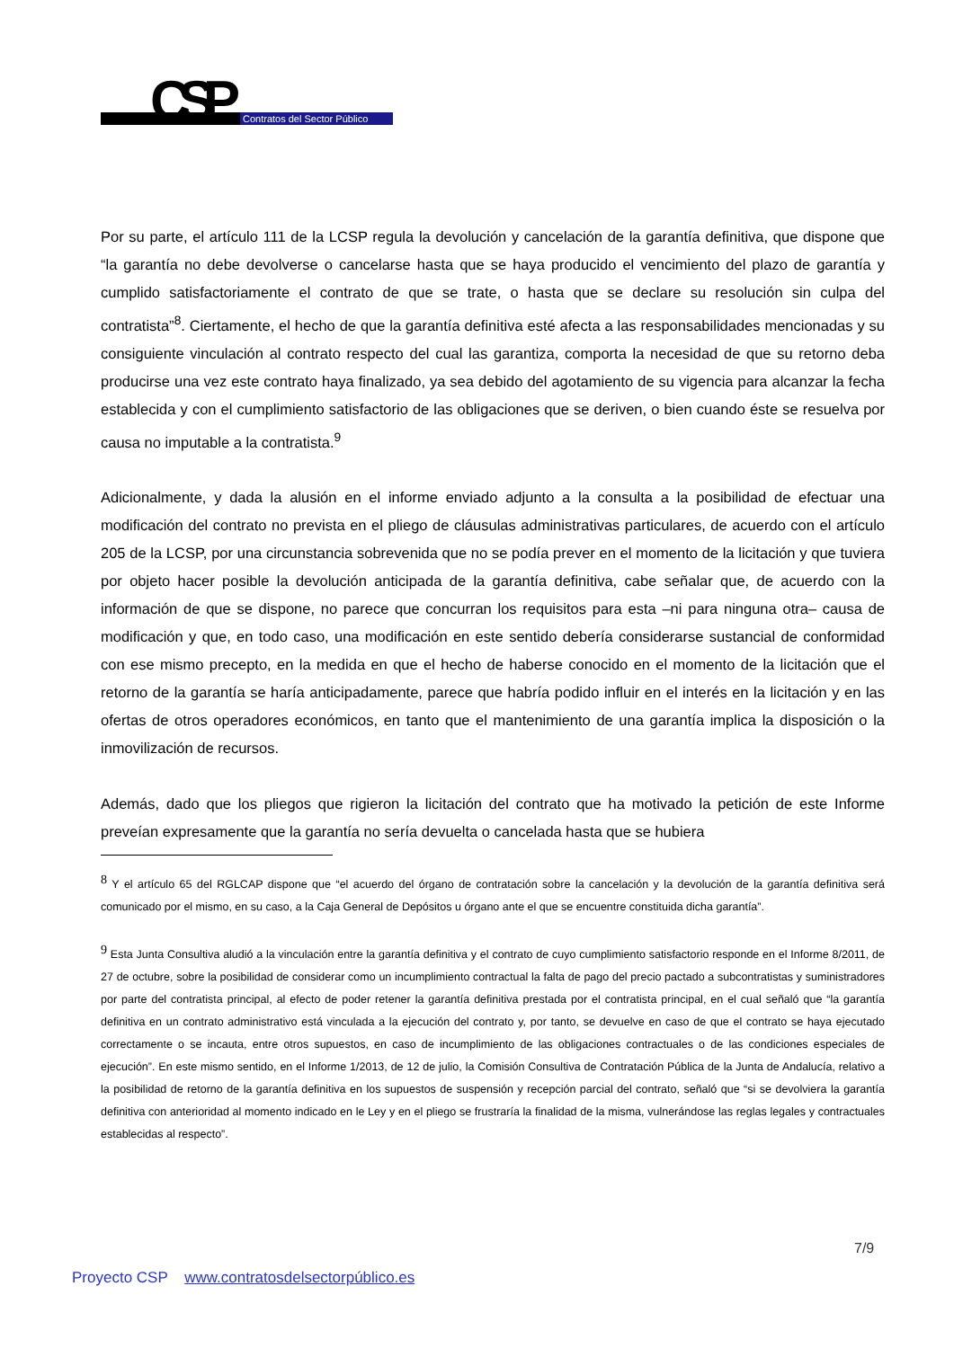CSP
Contratos del Sector Público
Por su parte, el artículo 111 de la LCSP regula la devolución y cancelación de la garantía definitiva, que dispone que “la garantía no debe devolverse o cancelarse hasta que se haya producido el vencimiento del plazo de garantía y cumplido satisfactoriamente el contrato de que se trate, o hasta que se declare su resolución sin culpa del contratista”<sup>8</sup>. Ciertamente, el hecho de que la garantía definitiva esté afecta a las responsabilidades mencionadas y su consiguiente vinculación al contrato respecto del cual las garantiza, comporta la necesidad de que su retorno deba producirse una vez este contrato haya finalizado, ya sea debido del agotamiento de su vigencia para alcanzar la fecha establecida y con el cumplimiento satisfactorio de las obligaciones que se deriven, o bien cuando éste se resuelva por causa no imputable a la contratista.<sup>9</sup>
Adicionalmente, y dada la alusión en el informe enviado adjunto a la consulta a la posibilidad de efectuar una modificación del contrato no prevista en el pliego de cláusulas administrativas particulares, de acuerdo con el artículo 205 de la LCSP, por una circunstancia sobrevenida que no se podía prever en el momento de la licitación y que tuviera por objeto hacer posible la devolución anticipada de la garantía definitiva, cabe señalar que, de acuerdo con la información de que se dispone, no parece que concurran los requisitos para esta –ni para ninguna otra– causa de modificación y que, en todo caso, una modificación en este sentido debería considerarse sustancial de conformidad con ese mismo precepto, en la medida en que el hecho de haberse conocido en el momento de la licitación que el retorno de la garantía se haría anticipadamente, parece que habría podido influir en el interés en la licitación y en las ofertas de otros operadores económicos, en tanto que el mantenimiento de una garantía implica la disposición o la inmovilización de recursos.
Además, dado que los pliegos que rigieron la licitación del contrato que ha motivado la petición de este Informe preveían expresamente que la garantía no sería devuelta o cancelada hasta que se hubiera
<sup>8</sup> Y el artículo 65 del RGLCAP dispone que “el acuerdo del órgano de contratación sobre la cancelación y la devolución de la garantía definitiva será comunicado por el mismo, en su caso, a la Caja General de Depósitos u órgano ante el que se encuentre constituida dicha garantía”.
<sup>9</sup> Esta Junta Consultiva aludió a la vinculación entre la garantía definitiva y el contrato de cuyo cumplimiento satisfactorio responde en el Informe 8/2011, de 27 de octubre, sobre la posibilidad de considerar como un incumplimiento contractual la falta de pago del precio pactado a subcontratistas y suministradores por parte del contratista principal, al efecto de poder retener la garantía definitiva prestada por el contratista principal, en el cual señaló que “la garantía definitiva en un contrato administrativo está vinculada a la ejecución del contrato y, por tanto, se devuelve en caso de que el contrato se haya ejecutado correctamente o se incauta, entre otros supuestos, en caso de incumplimiento de las obligaciones contractuales o de las condiciones especiales de ejecución”. En este mismo sentido, en el Informe 1/2013, de 12 de julio, la Comisión Consultiva de Contratación Pública de la Junta de Andalucía, relativo a la posibilidad de retorno de la garantía definitiva en los supuestos de suspensión y recepción parcial del contrato, señaló que “si se devolviera la garantía definitiva con anterioridad al momento indicado en le Ley y en el pliego se frustraría la finalidad de la misma, vulnerándose las reglas legales y contractuales establecidas al respecto”.
7/9
Proyecto CSP www.contratosdelsectorpúblico.es